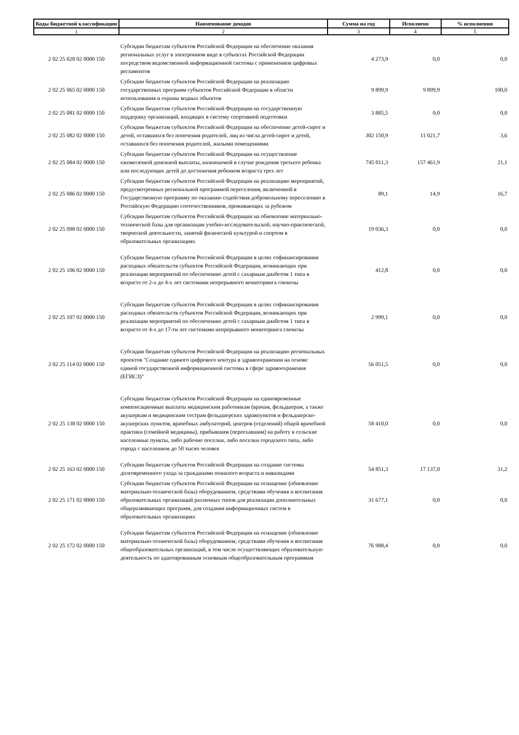| Коды бюджетной классификации | Наименование доходов | Сумма на год | Исполнено | % исполнения |
| --- | --- | --- | --- | --- |
| 1 | 2 | 3 | 4 | 5 |
| 2 02 25 028 02 0000 150 | Субсидии бюджетам субъектов Российской Федерации на обеспечение оказания региональных услуг в электронном виде в субъектах Российской Федерации посредством ведомственной информационной системы с применением цифровых регламентов | 4 273,9 | 0,0 | 0,0 |
| 2 02 25 065 02 0000 150 | Субсидии бюджетам субъектов Российской Федерации на реализацию государственных программ субъектов Российской Федерации в области использования и охраны водных объектов | 9 899,9 | 9 899,9 | 100,0 |
| 2 02 25 081 02 0000 150 | Субсидии бюджетам субъектов Российской Федерации на государственную поддержку организаций, входящих в систему спортивной подготовки | 3 885,5 | 0,0 | 0,0 |
| 2 02 25 082 02 0000 150 | Субсидии бюджетам субъектов Российской Федерации на обеспечение детей-сирот и детей, оставшихся без попечения родителей, лиц из числа детей-сирот и детей, оставшихся без попечения родителей, жилыми помещениями | 302 150,9 | 11 021,7 | 3,6 |
| 2 02 25 084 02 0000 150 | Субсидии бюджетам субъектов Российской Федерации на осуществление ежемесячной денежной выплаты, назначаемой в случае рождения третьего ребенка или последующих детей до достижения ребенком возраста трех лет | 745 011,3 | 157 461,9 | 21,1 |
| 2 02 25 086 02 0000 150 | Субсидии бюджетам субъектов Российской Федерации на реализацию мероприятий, предусмотренных региональной программой переселения, включенной в Государственную программу по оказанию содействия добровольному переселению в Российскую Федерацию соотечественников, проживающих за рубежом | 89,1 | 14,9 | 16,7 |
| 2 02 25 098 02 0000 150 | Субсидии бюджетам субъектов Российской Федерации на обновление материально-технической базы для организации учебно-исследовательской, научно-практической, творческой деятельности, занятий физической культурой и спортом в образовательных организациях | 19 036,3 | 0,0 | 0,0 |
| 2 02 25 106 02 0000 150 | Субсидии бюджетам субъектов Российской Федерации в целях софинансирования расходных обязательств субъектов Российской Федерации, возникающих при реализации мероприятий по обеспечению детей с сахарным диабетом 1 типа в возрасте от 2-х до 4-х лет системами непрерывного мониторинга глюкозы | 412,8 | 0,0 | 0,0 |
| 2 02 25 107 02 0000 150 | Субсидии бюджетам субъектов Российской Федерации в целях софинансирования расходных обязательств субъектов Российской Федерации, возникающих при реализации мероприятий по обеспечению детей с сахарным диабетом 1 типа в возрасте от 4-х до 17-ти лет системами непрерывного мониторинга глюкозы | 2 999,1 | 0,0 | 0,0 |
| 2 02 25 114 02 0000 150 | Субсидии бюджетам субъектов Российской Федерации на реализацию региональных проектов "Создание единого цифрового контура в здравоохранении на основе единой государственной информационной системы в сфере здравоохранения (ЕГИСЗ)" | 56 051,5 | 0,0 | 0,0 |
| 2 02 25 138 02 0000 150 | Субсидии бюджетам субъектов Российской Федерации на единовременные компенсационные выплаты медицинским работникам (врачам, фельдшерам, а также акушеркам и медицинским сестрам фельдшерских здравпунктов и фельдшерско-акушерских пунктов, врачебных амбулаторий, центров (отделений) общей врачебной практики (семейной медицины), прибывшим (переехавшим) на работу в сельские населенные пункты, либо рабочие поселки, либо поселки городского типа, либо города с населением до 50 тысяч человек | 58 410,0 | 0,0 | 0,0 |
| 2 02 25 163 02 0000 150 | Субсидии бюджетам субъектов Российской Федерации на создание системы долговременного ухода за гражданами пожилого возраста и инвалидами | 54 851,3 | 17 137,0 | 31,2 |
| 2 02 25 171 02 0000 150 | Субсидии бюджетам субъектов Российской Федерации на оснащение (обновление материально-технической базы) оборудованием, средствами обучения и воспитания образовательных организаций различных типов для реализации дополнительных общеразвивающих программ, для создания информационных систем в образовательных организациях | 31 677,1 | 0,0 | 0,0 |
| 2 02 25 172 02 0000 150 | Субсидии бюджетам субъектов Российской Федерации на оснащение (обновление материально-технической базы) оборудованием, средствами обучения и воспитания общеобразовательных организаций, в том числе осуществляющих образовательную деятельность по адаптированным основным общеобразовательным программам | 76 988,4 | 0,0 | 0,0 |